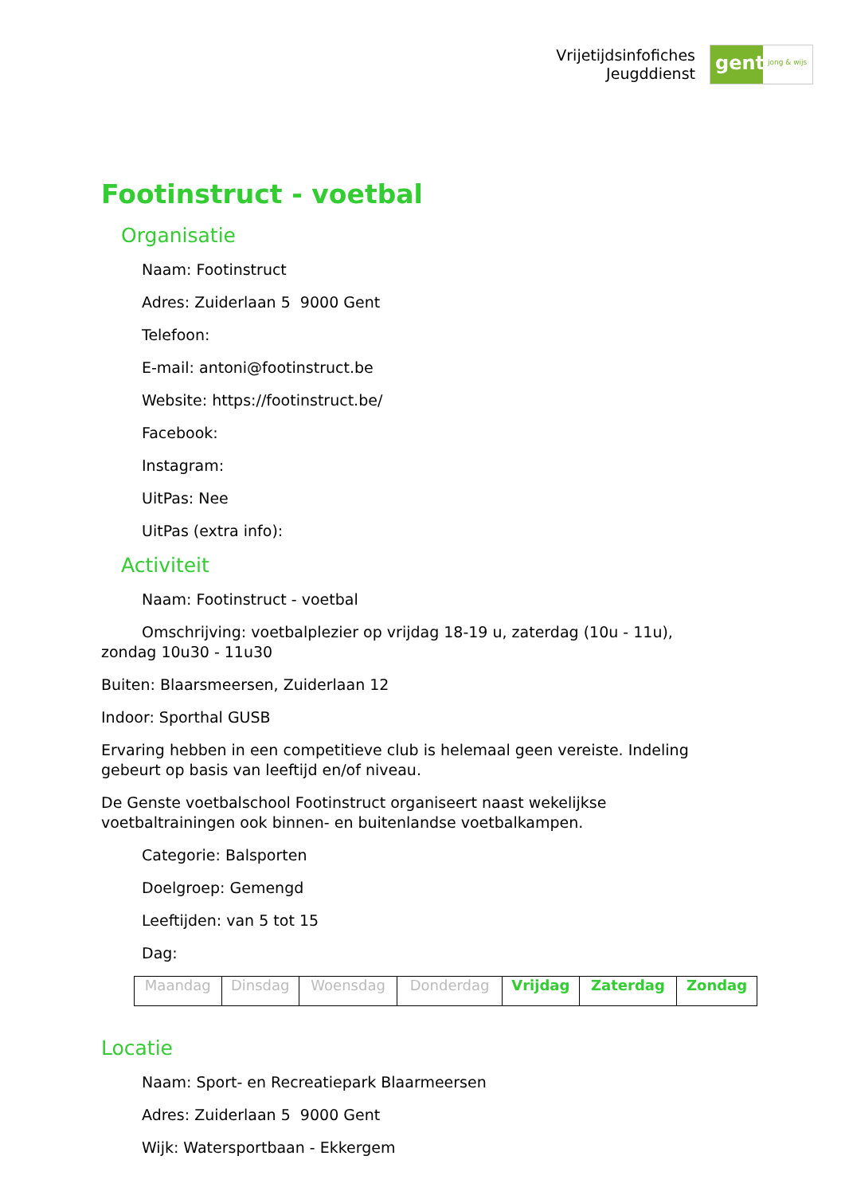Vrijetijdsinfofiches
Jeugddienst
gent:
jong & wijs
Footinstruct - voetbal
Organisatie
Naam: Footinstruct
Adres: Zuiderlaan 5 9000 Gent
Telefoon:
E-mail: antoni@footinstruct.be
Website: https://footinstruct.be/
Facebook:
Instagram:
UitPas: Nee
UitPas (extra info):
Activiteit
Naam: Footinstruct - voetbal
Omschrijving: voetbalplezier op vrijdag 18-19 u, zaterdag (10u - 11u),
zondag 10u30 - 11u30
Buiten: Blaarsmeersen, Zuiderlaan 12
Indoor: Sporthal GUSB
Ervaring hebben in een competitieve club is helemaal geen vereiste. Indeling gebeurt op basis van leeftijd en/of niveau.
De Genste voetbalschool Footinstruct organiseert naast wekelijkse voetbaltrainingen ook binnen- en buitenlandse voetbalkampen.
Categorie: Balsporten
Doelgroep: Gemengd
Leeftijden: van 5 tot 15
Dag:
| Maandag | Dinsdag | Woensdag | Donderdag | Vrijdag | Zaterdag | Zondag |
Locatie
Naam: Sport- en Recreatiepark Blaarmeersen
Adres: Zuiderlaan 5 9000 Gent
Wijk: Watersportbaan - Ekkergem